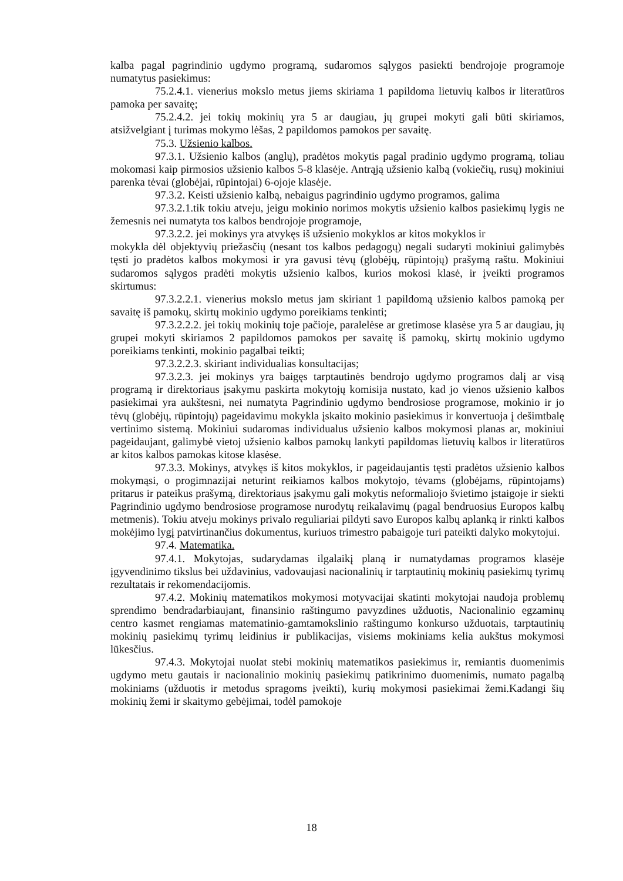kalba pagal pagrindinio ugdymo programą, sudaromos sąlygos pasiekti bendrojoje programoje numatytus pasiekimus:
75.2.4.1. vienerius mokslo metus jiems skiriama 1 papildoma lietuvių kalbos ir literatūros pamoka per savaitę;
75.2.4.2. jei tokių mokinių yra 5 ar daugiau, jų grupei mokyti gali būti skiriamos, atsižvelgiant į turimas mokymo lėšas, 2 papildomos pamokos per savaitę.
75.3. Užsienio kalbos.
97.3.1. Užsienio kalbos (anglų), pradėtos mokytis pagal pradinio ugdymo programą, toliau mokomasi kaip pirmosios užsienio kalbos 5-8 klasėje. Antrąją užsienio kalbą (vokiečių, rusų) mokiniui parenka tėvai (globėjai, rūpintojai) 6-ojoje klasėje.
97.3.2. Keisti užsienio kalbą, nebaigus pagrindinio ugdymo programos, galima
97.3.2.1.tik tokiu atveju, jeigu mokinio norimos mokytis užsienio kalbos pasiekimų lygis ne žemesnis nei numatyta tos kalbos bendrojoje programoje,
97.3.2.2. jei mokinys yra atvykęs iš užsienio mokyklos ar kitos mokyklos ir
mokykla dėl objektyvių priežasčių (nesant tos kalbos pedagogų) negali sudaryti mokiniui galimybės tęsti jo pradėtos kalbos mokymosi ir yra gavusi tėvų (globėjų, rūpintojų) prašymą raštu. Mokiniui sudaromos sąlygos pradėti mokytis užsienio kalbos, kurios mokosi klasė, ir įveikti programos skirtumus:
97.3.2.2.1. vienerius mokslo metus jam skiriant 1 papildomą užsienio kalbos pamoką per savaitę iš pamokų, skirtų mokinio ugdymo poreikiams tenkinti;
97.3.2.2.2. jei tokių mokinių toje pačioje, paralelėse ar gretimose klasėse yra 5 ar daugiau, jų grupei mokyti skiriamos 2 papildomos pamokos per savaitę iš pamokų, skirtų mokinio ugdymo poreikiams tenkinti, mokinio pagalbai teikti;
97.3.2.2.3. skiriant individualias konsultacijas;
97.3.2.3. jei mokinys yra baigęs tarptautinės bendrojo ugdymo programos dalį ar visą programą ir direktoriaus įsakymu paskirta mokytojų komisija nustato, kad jo vienos užsienio kalbos pasiekimai yra aukštesni, nei numatyta Pagrindinio ugdymo bendrosiose programose, mokinio ir jo tėvų (globėjų, rūpintojų) pageidavimu mokykla įskaito mokinio pasiekimus ir konvertuoja į dešimtbalę vertinimo sistemą. Mokiniui sudaromas individualus užsienio kalbos mokymosi planas ar, mokiniui pageidaujant, galimybė vietoj užsienio kalbos pamokų lankyti papildomas lietuvių kalbos ir literatūros ar kitos kalbos pamokas kitose klasėse.
97.3.3. Mokinys, atvykęs iš kitos mokyklos, ir pageidaujantis tęsti pradėtos užsienio kalbos mokymąsi, o progimnazijai neturint reikiamos kalbos mokytojo, tėvams (globėjams, rūpintojams) pritarus ir pateikus prašymą, direktoriaus įsakymu gali mokytis neformaliojo švietimo įstaigoje ir siekti Pagrindinio ugdymo bendrosiose programose nurodytų reikalavimų (pagal bendruosius Europos kalbų metmenis). Tokiu atveju mokinys privalo reguliariai pildyti savo Europos kalbų aplanką ir rinkti kalbos mokėjimo lygį patvirtinančius dokumentus, kuriuos trimestro pabaigoje turi pateikti dalyko mokytojui.
97.4. Matematika.
97.4.1. Mokytojas, sudarydamas ilgalaikį planą ir numatydamas programos klasėje įgyvendinimo tikslus bei uždavinius, vadovaujasi nacionalinių ir tarptautinių mokinių pasiekimų tyrimų rezultatais ir rekomendacijomis.
97.4.2. Mokinių matematikos mokymosi motyvacijai skatinti mokytojai naudoja problemų sprendimo bendradarbiaujant, finansinio raštingumo pavyzdines užduotis, Nacionalinio egzaminų centro kasmet rengiamas matematinio-gamtamokslinio raštingumo konkurso užduotais, tarptautinių mokinių pasiekimų tyrimų leidinius ir publikacijas, visiems mokiniams kelia aukštus mokymosi lūkesčius.
97.4.3. Mokytojai nuolat stebi mokinių matematikos pasiekimus ir, remiantis duomenimis ugdymo metu gautais ir nacionalinio mokinių pasiekimų patikrinimo duomenimis, numato pagalbą mokiniams (užduotis ir metodus spragoms įveikti), kurių mokymosi pasiekimai žemi.Kadangi šių mokinių žemi ir skaitymo gebėjimai, todėl pamokoje
18